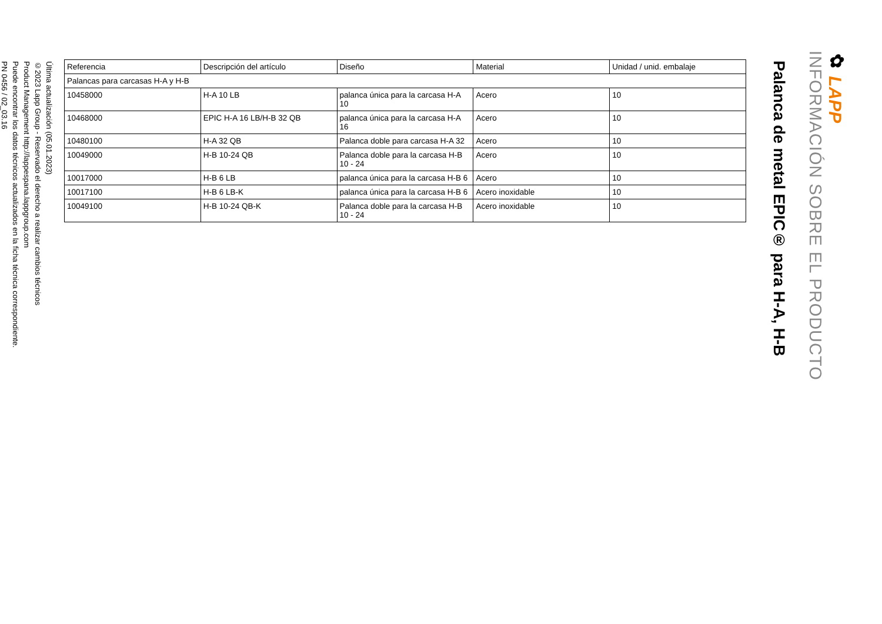✿ LAPP
INFORMACIÓN SOBRE EL PRODUCTO
Palanca de metal EPIC® para H-A, H-B
| Referencia | Descripción del artículo | Diseño | Material | Unidad / unid. embalaje |
| --- | --- | --- | --- | --- |
| Palancas para carcasas H-A y H-B | | | | |
| 10458000 | H-A 10 LB | palanca única para la carcasa H-A 10 | Acero | 10 |
| 10468000 | EPIC H-A 16 LB/H-B 32 QB | palanca única para la carcasa H-A 16 | Acero | 10 |
| 10480100 | H-A 32 QB | Palanca doble para carcasa H-A 32 | Acero | 10 |
| 10049000 | H-B 10-24 QB | Palanca doble para la carcasa H-B 10 - 24 | Acero | 10 |
| 10017000 | H-B 6 LB | palanca única para la carcasa H-B 6 | Acero | 10 |
| 10017100 | H-B 6 LB-K | palanca única para la carcasa H-B 6 | Acero inoxidable | 10 |
| 10049100 | H-B 10-24 QB-K | Palanca doble para la carcasa H-B 10 - 24 | Acero inoxidable | 10 |
Última actualización (05.01.2023)
©2023 Lapp Group - Reservado el derecho a realizar cambios técnicos
Product Management http://lappespana.lappgroup.com
Puede encontrar los datos técnicos actualizados en la ficha técnica correspondiente.
PN 0456 / 02_03.16